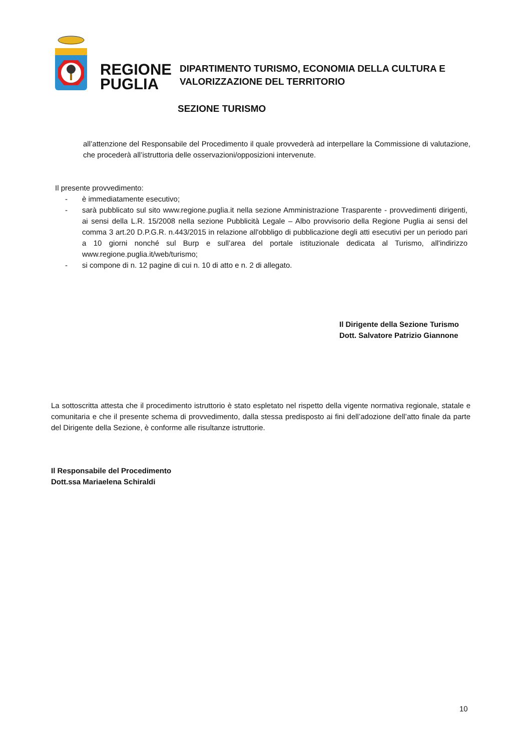REGIONE
PUGLIA
DIPARTIMENTO TURISMO, ECONOMIA DELLA CULTURA E
VALORIZZAZIONE DEL TERRITORIO
SEZIONE TURISMO
all’attenzione del Responsabile del Procedimento il quale provvederà ad interpellare la Commissione di valutazione, che procederà all’istruttoria delle osservazioni/opposizioni intervenute.
Il presente provvedimento:
- è immediatamente esecutivo;
- sarà pubblicato sul sito www.regione.puglia.it nella sezione Amministrazione Trasparente - provvedimenti dirigenti, ai sensi della L.R. 15/2008 nella sezione Pubblicità Legale – Albo provvisorio della Regione Puglia ai sensi del comma 3 art.20 D.P.G.R. n.443/2015 in relazione all'obbligo di pubblicazione degli atti esecutivi per un periodo pari a 10 giorni nonché sul Burp e sull’area del portale istituzionale dedicata al Turismo, all'indirizzo www.regione.puglia.it/web/turismo;
- si compone di n. 12 pagine di cui n. 10 di atto e n. 2 di allegato.
Il Dirigente della Sezione Turismo
Dott. Salvatore Patrizio Giannone
La sottoscritta attesta che il procedimento istruttorio è stato espletato nel rispetto della vigente normativa regionale, statale e comunitaria e che il presente schema di provvedimento, dalla stessa predisposto ai fini dell’adozione dell’atto finale da parte del Dirigente della Sezione, è conforme alle risultanze istruttorie.
Il Responsabile del Procedimento
Dott.ssa Mariaelena Schiraldi
10